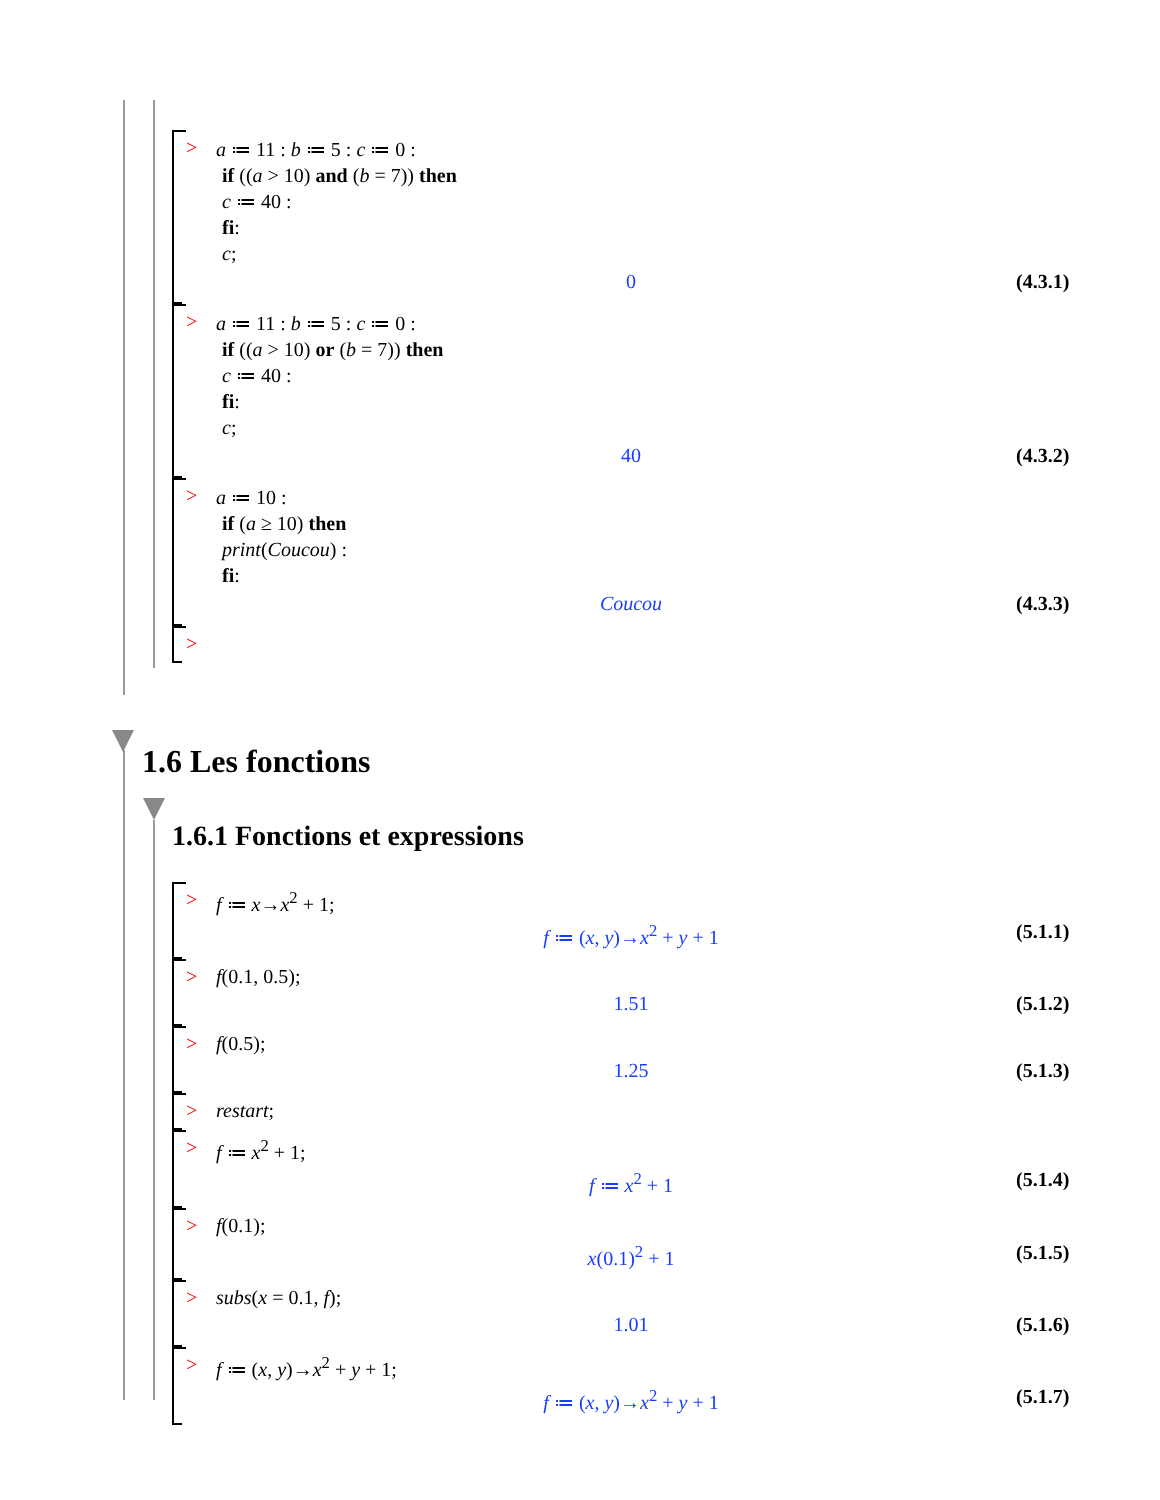>
a ≔ 11 : b ≔ 5 : c ≔ 0 :
if ((a > 10) and (b = 7)) then
c ≔ 40 :
fi:
c;
0 (4.3.1)
>
a ≔ 11 : b ≔ 5 : c ≔ 0 :
if ((a > 10) or (b = 7)) then
c ≔ 40 :
fi:
c;
40 (4.3.2)
>
a ≔ 10 :
if (a ≥ 10) then
print(Coucou) :
fi:
Coucou (4.3.3)
>
1.6 Les fonctions
1.6.1 Fonctions et expressions
> f ≔ x→x<sup>2</sup> + 1;
f ≔ (x, y)→x<sup>2</sup> + y + 1 (5.1.1)
> f(0.1, 0.5);
1.51 (5.1.2)
> f(0.5);
1.25 (5.1.3)
> restart;
> f ≔ x<sup>2</sup> + 1;
f ≔ x<sup>2</sup> + 1 (5.1.4)
> f(0.1);
x(0.1)<sup>2</sup> + 1 (5.1.5)
> subs(x = 0.1, f);
1.01 (5.1.6)
> f ≔ (x, y)→x<sup>2</sup> + y + 1;
f ≔ (x, y)→x<sup>2</sup> + y + 1 (5.1.7)